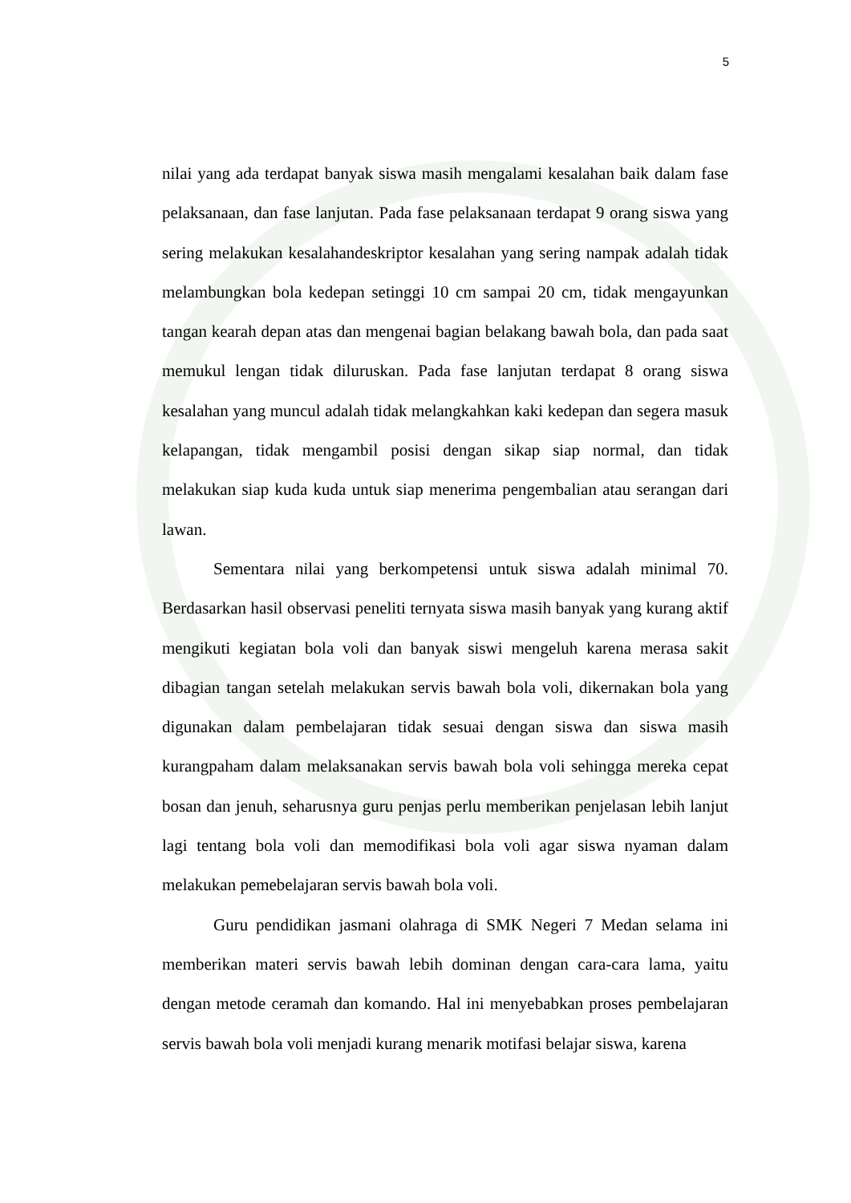5
nilai yang ada terdapat banyak siswa masih mengalami kesalahan baik dalam fase pelaksanaan, dan fase lanjutan. Pada fase pelaksanaan terdapat 9 orang siswa yang sering melakukan kesalahandeskriptor kesalahan yang sering nampak adalah tidak melambungkan bola kedepan setinggi 10 cm sampai 20 cm, tidak mengayunkan tangan kearah depan atas dan mengenai bagian belakang bawah bola, dan pada saat memukul lengan tidak diluruskan. Pada fase lanjutan terdapat 8 orang siswa kesalahan yang muncul adalah tidak melangkahkan kaki kedepan dan segera masuk kelapangan, tidak mengambil posisi dengan sikap siap normal, dan tidak melakukan siap kuda kuda untuk siap menerima pengembalian atau serangan dari lawan.
Sementara nilai yang berkompetensi untuk siswa adalah minimal 70. Berdasarkan hasil observasi peneliti ternyata siswa masih banyak yang kurang aktif mengikuti kegiatan bola voli dan banyak siswi mengeluh karena merasa sakit dibagian tangan setelah melakukan servis bawah bola voli, dikernakan bola yang digunakan dalam pembelajaran tidak sesuai dengan siswa dan siswa masih kurangpaham dalam melaksanakan servis bawah bola voli sehingga mereka cepat bosan dan jenuh, seharusnya guru penjas perlu memberikan penjelasan lebih lanjut lagi tentang bola voli dan memodifikasi bola voli agar siswa nyaman dalam melakukan pemebelajaran servis bawah bola voli.
Guru pendidikan jasmani olahraga di SMK Negeri 7 Medan selama ini memberikan materi servis bawah lebih dominan dengan cara-cara lama, yaitu dengan metode ceramah dan komando. Hal ini menyebabkan proses pembelajaran servis bawah bola voli menjadi kurang menarik motifasi belajar siswa, karena